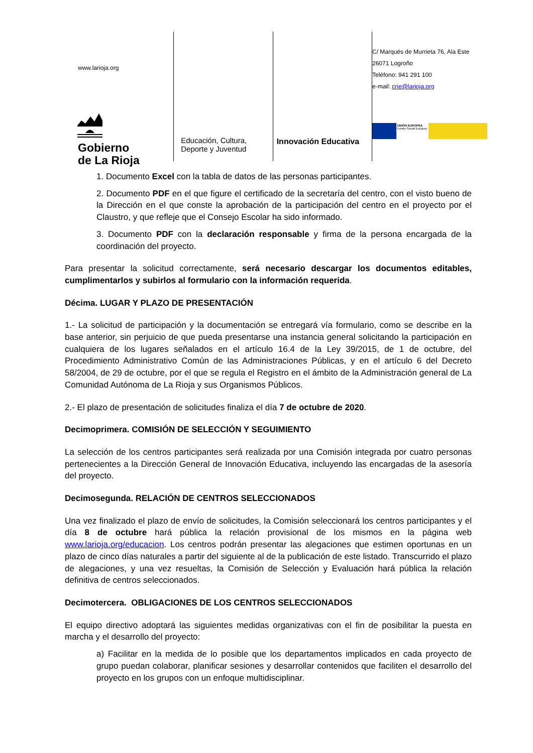www.larioja.org
Gobierno
de La Rioja
Educación, Cultura,
Deporte y Juventud
Innovación Educativa
C/ Marqués de Murrieta 76, Ala Este
26071 Logroño
Teléfono: 941 291 100
e-mail: crie@larioja.org
UNIÓN EUROPEA
Fondo Social Europeo
1. Documento Excel con la tabla de datos de las personas participantes.
2. Documento PDF en el que figure el certificado de la secretaría del centro, con el visto bueno de la Dirección en el que conste la aprobación de la participación del centro en el proyecto por el Claustro, y que refleje que el Consejo Escolar ha sido informado.
3. Documento PDF con la declaración responsable y firma de la persona encargada de la coordinación del proyecto.
Para presentar la solicitud correctamente, será necesario descargar los documentos editables, cumplimentarlos y subirlos al formulario con la información requerida.
Décima. LUGAR Y PLAZO DE PRESENTACIÓN
1.- La solicitud de participación y la documentación se entregará vía formulario, como se describe en la base anterior, sin perjuicio de que pueda presentarse una instancia general solicitando la participación en cualquiera de los lugares señalados en el artículo 16.4 de la Ley 39/2015, de 1 de octubre, del Procedimiento Administrativo Común de las Administraciones Públicas, y en el artículo 6 del Decreto 58/2004, de 29 de octubre, por el que se regula el Registro en el ámbito de la Administración general de La Comunidad Autónoma de La Rioja y sus Organismos Públicos.
2.- El plazo de presentación de solicitudes finaliza el día 7 de octubre de 2020.
Decimoprimera. COMISIÓN DE SELECCIÓN Y SEGUIMIENTO
La selección de los centros participantes será realizada por una Comisión integrada por cuatro personas pertenecientes a la Dirección General de Innovación Educativa, incluyendo las encargadas de la asesoría del proyecto.
Decimosegunda. RELACIÓN DE CENTROS SELECCIONADOS
Una vez finalizado el plazo de envío de solicitudes, la Comisión seleccionará los centros participantes y el día 8 de octubre hará pública la relación provisional de los mismos en la página web www.larioja.org/educacion. Los centros podrán presentar las alegaciones que estimen oportunas en un plazo de cinco días naturales a partir del siguiente al de la publicación de este listado. Transcurrido el plazo de alegaciones, y una vez resueltas, la Comisión de Selección y Evaluación hará pública la relación definitiva de centros seleccionados.
Decimotercera. OBLIGACIONES DE LOS CENTROS SELECCIONADOS
El equipo directivo adoptará las siguientes medidas organizativas con el fin de posibilitar la puesta en marcha y el desarrollo del proyecto:
a) Facilitar en la medida de lo posible que los departamentos implicados en cada proyecto de grupo puedan colaborar, planificar sesiones y desarrollar contenidos que faciliten el desarrollo del proyecto en los grupos con un enfoque multidisciplinar.